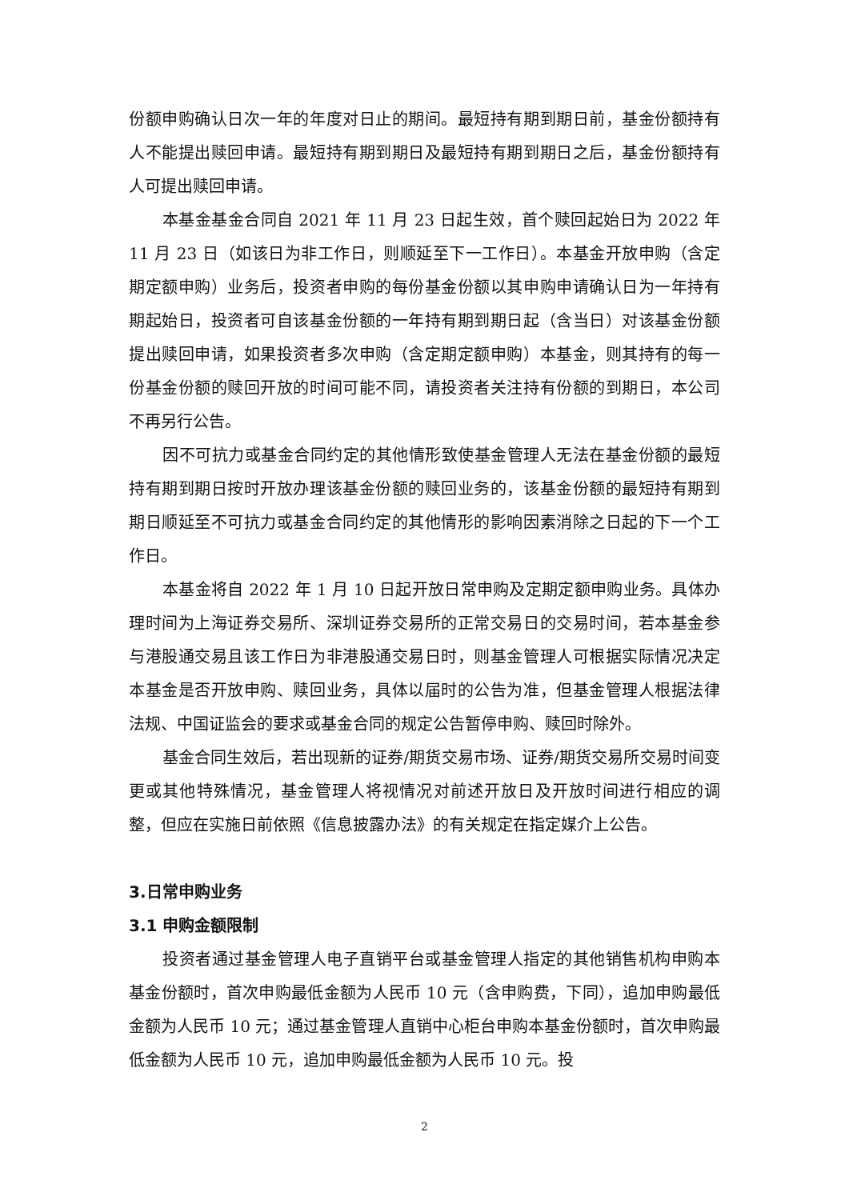份额申购确认日次一年的年度对日止的期间。最短持有期到期日前，基金份额持有人不能提出赎回申请。最短持有期到期日及最短持有期到期日之后，基金份额持有人可提出赎回申请。
本基金基金合同自 2021 年 11 月 23 日起生效，首个赎回起始日为 2022 年 11 月 23 日（如该日为非工作日，则顺延至下一工作日）。本基金开放申购（含定期定额申购）业务后，投资者申购的每份基金份额以其申购申请确认日为一年持有期起始日，投资者可自该基金份额的一年持有期到期日起（含当日）对该基金份额提出赎回申请，如果投资者多次申购（含定期定额申购）本基金，则其持有的每一份基金份额的赎回开放的时间可能不同，请投资者关注持有份额的到期日，本公司不再另行公告。
因不可抗力或基金合同约定的其他情形致使基金管理人无法在基金份额的最短持有期到期日按时开放办理该基金份额的赎回业务的，该基金份额的最短持有期到期日顺延至不可抗力或基金合同约定的其他情形的影响因素消除之日起的下一个工作日。
本基金将自 2022 年 1 月 10 日起开放日常申购及定期定额申购业务。具体办理时间为上海证券交易所、深圳证券交易所的正常交易日的交易时间，若本基金参与港股通交易且该工作日为非港股通交易日时，则基金管理人可根据实际情况决定本基金是否开放申购、赎回业务，具体以届时的公告为准，但基金管理人根据法律法规、中国证监会的要求或基金合同的规定公告暂停申购、赎回时除外。
基金合同生效后，若出现新的证券/期货交易市场、证券/期货交易所交易时间变更或其他特殊情况，基金管理人将视情况对前述开放日及开放时间进行相应的调整，但应在实施日前依照《信息披露办法》的有关规定在指定媒介上公告。
3.日常申购业务
3.1 申购金额限制
投资者通过基金管理人电子直销平台或基金管理人指定的其他销售机构申购本基金份额时，首次申购最低金额为人民币 10 元（含申购费，下同），追加申购最低金额为人民币 10 元；通过基金管理人直销中心柜台申购本基金份额时，首次申购最低金额为人民币 10 元，追加申购最低金额为人民币 10 元。投
2